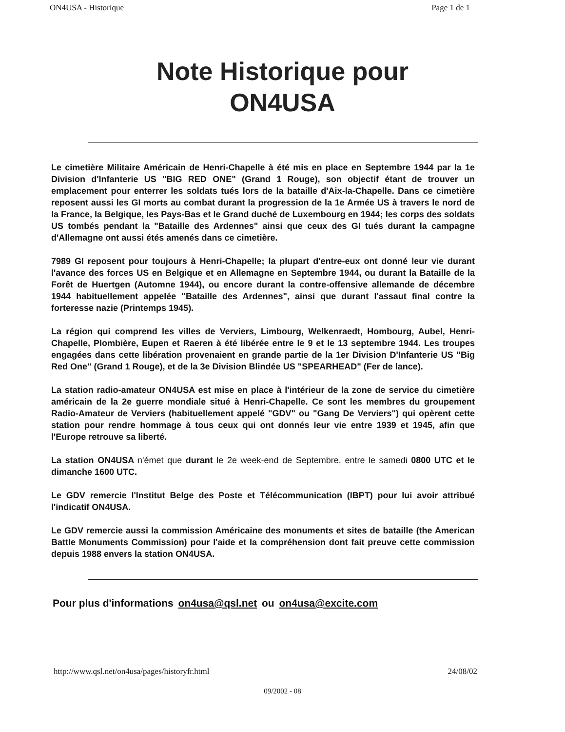ON4USA - Historique Page 1 de 1
Note Historique pour
ON4USA
Le cimetière Militaire Américain de Henri-Chapelle à été mis en place en Septembre 1944 par la 1e Division d'Infanterie US "BIG RED ONE" (Grand 1 Rouge), son objectif étant de trouver un emplacement pour enterrer les soldats tués lors de la bataille d'Aix-la-Chapelle. Dans ce cimetière reposent aussi les GI morts au combat durant la progression de la 1e Armée US à travers le nord de la France, la Belgique, les Pays-Bas et le Grand duché de Luxembourg en 1944; les corps des soldats US tombés pendant la "Bataille des Ardennes" ainsi que ceux des GI tués durant la campagne d'Allemagne ont aussi étés amenés dans ce cimetière.
7989 GI reposent pour toujours à Henri-Chapelle; la plupart d'entre-eux ont donné leur vie durant l'avance des forces US en Belgique et en Allemagne en Septembre 1944, ou durant la Bataille de la Forêt de Huertgen (Automne 1944), ou encore durant la contre-offensive allemande de décembre 1944 habituellement appelée "Bataille des Ardennes", ainsi que durant l'assaut final contre la forteresse nazie (Printemps 1945).
La région qui comprend les villes de Verviers, Limbourg, Welkenraedt, Hombourg, Aubel, Henri-Chapelle, Plombière, Eupen et Raeren à été libérée entre le 9 et le 13 septembre 1944. Les troupes engagées dans cette libération provenaient en grande partie de la 1er Division D'Infanterie US "Big Red One" (Grand 1 Rouge), et de la 3e Division Blindée US "SPEARHEAD" (Fer de lance).
La station radio-amateur ON4USA est mise en place à l'intérieur de la zone de service du cimetière américain de la 2e guerre mondiale situé à Henri-Chapelle. Ce sont les membres du groupement Radio-Amateur de Verviers (habituellement appelé "GDV" ou "Gang De Verviers") qui opèrent cette station pour rendre hommage à tous ceux qui ont donnés leur vie entre 1939 et 1945, afin que l'Europe retrouve sa liberté.
La station ON4USA n'émet que durant le 2e week-end de Septembre, entre le samedi 0800 UTC et le dimanche 1600 UTC.
Le GDV remercie l'Institut Belge des Poste et Télécommunication (IBPT) pour lui avoir attribué l'indicatif ON4USA.
Le GDV remercie aussi la commission Américaine des monuments et sites de bataille (the American Battle Monuments Commission) pour l'aide et la compréhension dont fait preuve cette commission depuis 1988 envers la station ON4USA.
Pour plus d'informations on4usa@qsl.net ou on4usa@excite.com
http://www.qsl.net/on4usa/pages/historyfr.html 24/08/02
09/2002 - 08